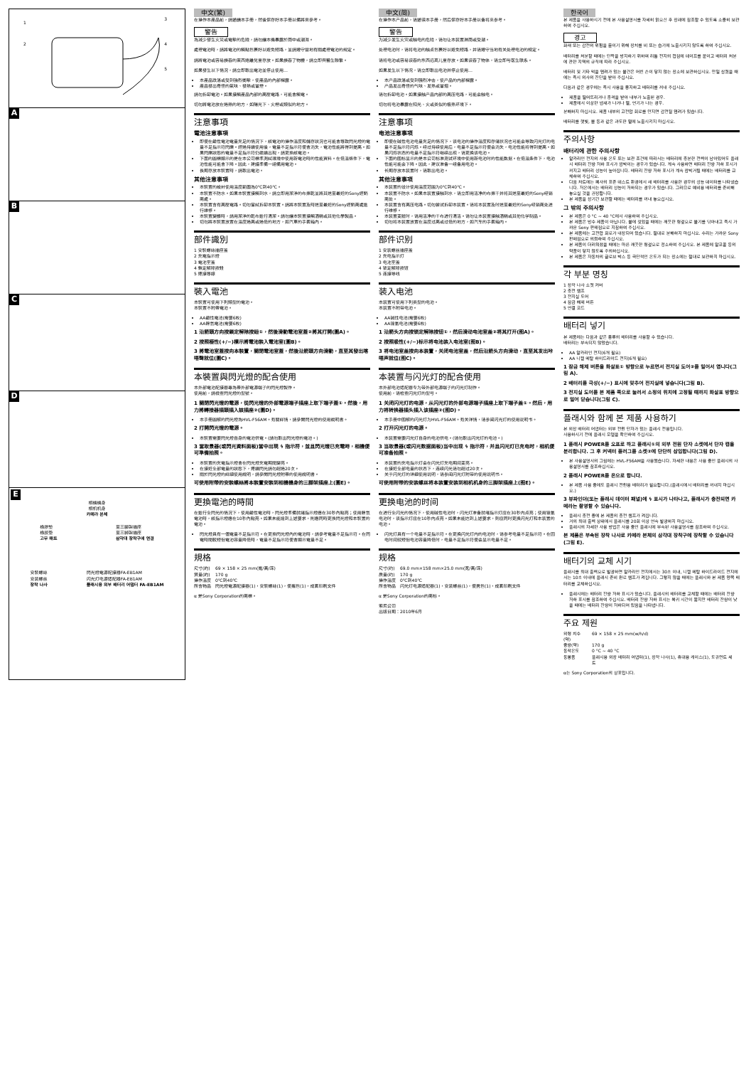1
2
3
4
5
A
B
C
D
E
相機機身
相机机身
카메라 본체
橡膠墊
橡胶垫
고무 매트
至三腳架插座
至三脚架插座
삼각대 장착구에 연결
安裝螺絲
安装螺丝
장착 나사
閃光燈電源配接器FA-EB1AM
闪光灯电源适配器FA-EB1AM
플래시용 외부 배터리 어댑터 FA-EB1AM
中文(繁)
在操作本產品前，請通讀本手冊，然後保存好本手冊以備將來參考。
警告
為減少發生火災或電擊的危險，請勿讓本機暴露於雨中或潮濕。
處理電池時，請將電池的觸點包裹好以避免短路，並請遵守當地有關處理電池的規定。
請將電池或容易誤吞的東西遠離兒童存放。如果誤吞了物體，請立即與醫生聯繫。
如果發生以下情況，請立即取出電池並停止使用…
本產品跌落或受到強烈衝擊，使產品的內部裸露。
產品發出奇怪的氣味、發熱或冒煙。
請勿拆卸電池。如果接觸產品內部的高壓電路，可能會觸電。
切勿將電池放在過熱的地方，如陽光下、火裡或類似的地方。
注意事項
電池注意事項
即便在鹼性電池電量充足的情況下，該電池的操作溫度和儲存狀況也可能會導致閃光燈的電量不足指示符閃爍。經過持續使用後，電量不足指示符便會消失，電池性能將得到提高。如果閃爍狀態的電量不足指示符仍繼續出現，請更換該電池。
下面的圖標顯示的是在本公司標準測試環境中使用新電池時的性能資料。在低溫條件下，電池性能可能會下降。因此，建議準備一組備用電池。
長期存放本裝置時，請取出電池。
其他注意事項
本裝置的設計使用溫度範圍為0℃到40℃。
本裝置不防水。如果本裝置接觸到水，請立即用潔淨的布擦乾並將其送至最近的Sony經銷商處。
本裝置含有高壓電路。切勿嘗試拆卸本裝置。請將本裝置及時送至最近的Sony經銷商處進行維修。
本裝置變髒時，請用潔淨的乾布進行清潔。請勿讓本裝置接觸酒精或其他化學製品。
切勿將本裝置放置在溫度過高或過低的地方，如汽車的手套箱內。
部件識別
1 安裝螺絲插座蓋
2 充電指示燈
3 電池室蓋
4 鎖定解除按鈕
5 連接導線
裝入電池
本裝置可使用下列類型的電池。
本裝置不附帶電池。
AA鹼性電池(需要6枚)
AA鎳氫電池(需要6枚)
1 沿箭頭方向按鎖定解除按鈕①，然後滑動電池室蓋②將其打開(圖A)。
2 按照極性(+/−)標示將電池裝入電池室(圖B)。
3 將電池室蓋按向本裝置，關閉電池室蓋，然後沿箭頭方向滑動，直至其發出喀嗒聲就位(圖C)。
本裝置與閃光燈的配合使用
本外部電池配接器專為帶外部電源端子的閃光燈製作。
使用前，請檢查閃光燈的型號。
1 關閉閃光燈的電源，從閃光燈的外部電源端子插座上取下端子蓋①。然後，用力將轉接器插頭插入該插座②(圖D)。
本手冊圖解的閃光燈為HVL-F56AM。有關詳情，請參閱閃光燈的使用說明書。
2 打開閃光燈的電源。
本裝置需要閃光燈自身的電池供電。(請勿取出閃光燈的電池。)
3 當取景器(或閃光資料面板)當中出現 ϟ 指示符，並且閃光燈已充電時，相機便可準備拍照。
本裝置的充電指示燈會在閃光燈充電期間變亮。
在接近全部電量的狀態下，連續閃光請勿超過20次。
關於閃光燈的詳細使用說明，請參閱閃光燈附帶的使用說明書。
可使用附帶的安裝螺絲將本裝置安裝到相機機身的三腳架插座上(圖E)。
更換電池的時間
在進行全閃光的情況下，使用鹼性電池時，閃光燈準備就緒指示燈應在30秒內點亮；使用鎳氫電池時，該指示燈應在10秒內點亮。如果未能達到上述要求，則應同時更換閃光燈和本裝置的電池。
閃光燈具有一個電量不足指示符。在更換閃光燈內的電池時，請參考電量不足指示符。在同電時間較短但電池容量降低時，電量不足指示符便會顯示電量不足。
規格
| 尺寸(約) | 69 × 158 × 25 mm(寬/高/深) |
| 質量(約) | 170 g |
| 操作溫度 | 0℃到40℃ |
| 所含物品 | 閃光燈電源配接器(1)，安裝螺絲(1)，便攜包(1)，成套印刷文件 |
α 是Sony Corporation的商標。
中文(简)
在操作本产品前，请通读本手册，然后保存好本手册以备将来参考。
警告
为减少发生火灾或触电的危险，请勿让本装置淋雨或受潮。
处理电池时，请将电池的触点包裹好以避免短路，并请遵守当地有关处理电池的规定。
请将电池或容易误吞的东西远离儿童存放。如果误吞了物体，请立即与医生联系。
如果发生以下情况，请立即取出电池并停止使用…
本产品跌落或受到强烈冲击，使产品的内部裸露。
产品发出奇怪的气味、发热或冒烟。
请勿拆卸电池。如果接触产品内部的高压电路，可能会触电。
切勿将电池暴露在阳光、火或类似的极热环境下。
注意事项
电池注意事项
即便在碱性电池电量充足的情况下，该电池的操作温度和存储状况也可能会导致闪光灯的电量不足指示符闪烁。经过持续使用后，电量不足指示符便会消失，电池性能将得到提高。如果闪烁状态的电量不足指示符继续出现，请更换该电池。
下面的图标显示的是本公司标准测试环境中使用新电池时的性能数据。在低温条件下，电池性能可能会下降。因此，建议准备一组备用电池。
长期存放本装置时，请取出电池。
其他注意事项
本装置的设计使用温度范围为0℃到40℃。
本装置不防水。如果本装置接触到水，请立即用洁净的布擦干并将其送至最近的Sony经销商处。
本装置含有高压电路。切勿尝试拆卸本装置。请将本装置及时送至最近的Sony经销商处进行维修。
本装置变脏时，请用洁净的干布进行清洁。请勿让本装置接触酒精或其他化学制品。
切勿将本装置放置在温度过高或过低的地方，如汽车的手套箱内。
部件识别
1 安装螺丝插座盖
2 充电指示灯
3 电池室盖
4 锁定解除按钮
5 连接导线
装入电池
本装置可使用下列类型的电池。
本装置不附带电池。
AA碱性电池(需要6枚)
AA镍氢电池(需要6枚)
1 沿箭头方向按锁定解除按钮①，然后滑动电池室盖②将其打开(图A)。
2 按照极性(+/−)标示将电池装入电池室(图B)。
3 将电池室盖按向本装置，关闭电池室盖，然后沿箭头方向滑动，直至其发出咔嗒声就位(图C)。
本装置与闪光灯的配合使用
本外部电池适配器专为带外部电源端子的闪光灯制作。
使用前，请检查闪光灯的型号。
1 关闭闪光灯的电源，从闪光灯的外部电源端子插座上取下端子盖①。然后，用力将转换器插头插入该插座②(图D)。
本手册中图解的闪光灯为HVL-F56AM。有关详情，请参阅闪光灯的使用说明书。
2 打开闪光灯的电源。
本装置需要闪光灯自身的电池供电。(请勿取出闪光灯的电池。)
3 当取景器(或闪光数据面板)当中出现 ϟ 指示符，并且闪光灯已充电时，相机便可准备拍照。
本装置的充电指示灯会在闪光灯充电期间变亮。
在接近全部电量的状态下，连续闪光请勿超过20次。
关于闪光灯的详细使用说明，请参阅闪光灯附带的使用说明书。
可使用附带的安装螺丝将本装置安装到相机机身的三脚架插座上(图E)。
更换电池的时间
在进行全闪光的情况下，使用碱性电池时，闪光灯准备就绪指示灯应在30秒内点亮；使用镍氢电池时，该指示灯应在10秒内点亮。如果未能达到上述要求，则应同时更换闪光灯和本装置的电池。
闪光灯具有一个电量不足指示符。在更换闪光灯内的电池时，请参考电量不足指示符。在回电时间较短但电池容量降低时，电量不足指示符便会显示电量不足。
规格
| 尺寸(约) | 69.0 mm×158 mm×25.0 mm(宽/高/深) |
| 质量(约) | 170 g |
| 操作温度 | 0℃到40℃ |
| 所含物品 | 闪光灯电源适配器(1)，安装螺丝(1)，便携包(1)，成套印刷文件 |
α 是Sony Corporation的商标。
索尼公司
出版日期：2010年6月
한국어
본 제품을 사용하시기 전에 본 사용설명서를 자세히 읽으신 후 장래에 참조할 수 있도록 소중히 보관하여 주십시오.
경고
화재 또는 감전의 위험을 줄이기 위해 장치를 비 또는 습기에 노출시키지 않도록 하여 주십시오.
배터리를 처분할 때에는 단락을 방지하기 위하여 리튬 전지의 접점에 테이프를 붙이고 배터리 처분에 관한 지역의 규칙에 따라 주십시오.
배터리 및 기타 먹을 염려가 있는 물건은 어린 손이 닿지 않는 장소에 보관하십시오. 만일 삼켰을 때에는 즉시 의사의 진단을 받아 주십시오.
다음과 같은 경우에는 즉시 사용을 중지하고 배터리를 꺼내 주십시오.
제품을 떨어뜨리거나 충격을 받아 내부가 노출된 경우.
제품에서 이상한 냄새가 나거나 열, 연기가 나는 경우.
분해하지 마십시오. 제품 내부의 고전압 회로를 만지면 감전될 염려가 있습니다.
배터리를 햇빛, 불 등과 같은 과도한 열에 노출시키지 마십시오.
주의사항
배터리에 관한 주의사항
알카라인 전지의 사용 온도 또는 보관 조건에 따라서는 배터리에 충분한 전력이 남아있어도 플래시 배터리 잔량 저하 표시가 깜박이는 경우가 있습니다. 계속 사용하면 배터리 잔량 저하 표시가 꺼지고 배터리 성능이 높아집니다. 배터리 잔량 저하 표시가 계속 깜박거릴 때에는 배터리를 교체하여 주십시오.
다음 차트에는 폐사의 표준 테스트 환경에서 새 배터리를 사용한 경우의 성능 데이터를 나타냈습니다. 저온에서는 배터리 성능이 저하되는 경우가 있습니다. 그러므로 예비용 배터리를 준비해 놓으실 것을 권장합니다.
본 제품을 장기간 보관할 때에는 배터리를 꺼내 놓으십시오.
그 밖의 주의사항
본 제품은 0 °C ~ 40 °C에서 사용하여 주십시오.
본 제품은 방수 제품이 아닙니다. 물에 젖었을 때에는 깨끗한 헝겊으로 물기를 닦아내고 즉시 가까운 Sony 판매점으로 지참하여 주십시오.
본 제품에는 고전압 회로가 내장되어 있습니다. 절대로 분해하지 마십시오. 수리는 가까운 Sony 판매점으로 의뢰하여 주십시오.
본 제품이 더러워졌을 때에는 마른 깨끗한 헝겊으로 청소하여 주십시오. 본 제품에 알코올 등의 약품이 닿지 않도록 주의하십시오.
본 제품은 자동차의 글로브 박스 등 극단적인 온도가 되는 장소에는 절대로 보관하지 마십시오.
각 부분 명칭
1 장착 나사 소켓 커버
2 충전 램프
3 전지실 도어
4 잠금 해제 버튼
5 연결 코드
배터리 넣기
본 제품에는 다음과 같은 종류의 배터리를 사용할 수 있습니다.
배터리는 부속되지 않았습니다.
AA 알카라인 전지(6개 필요)
AA 니켈 메탈 하이드라이드 전지(6개 필요)
1 잠금 해제 버튼을 화살표① 방향으로 누르면서 전지실 도어②를 밀어서 엽니다(그림 A).
2 배터리를 극성(+/−) 표시에 맞추어 전지실에 넣습니다(그림 B).
3 전지실 도어를 본 제품 쪽으로 눌러서 소정의 위치에 고정될 때까지 화살표 방향으로 밀어 닫습니다(그림 C).
플래시와 함께 본 제품 사용하기
본 외장 배터리 어댑터는 외부 전원 단자가 있는 플래시 전용입니다.
사용하시기 전에 플래시 모델을 확인하여 주십시오.
1 플래시 POWER를 오프로 하고 플래시①의 외부 전원 단자 소켓에서 단자 캡을 분리합니다. 그 후 커넥터 플러그를 소켓②에 단단히 삽입합니다(그림 D).
본 사용설명서의 그림에는 HVL-F56AM을 사용했습니다. 자세한 내용은 사용 중인 플래시의 사용설명서를 참조하십시오.
2 플래시 POWER를 온으로 합니다.
본 제품 사용 중에도 플래시 전원용 배터리가 필요합니다.(플래시에서 배터리를 꺼내지 마십시오.)
3 뷰파인더(또는 플래시 데이터 패널)에 ϟ 표시가 나타나고, 플래시가 충전되면 카메라는 촬영할 수 있습니다.
플래시 충전 중에 본 제품의 충전 램프가 켜집니다.
거의 최대 출력 상태에서 플래시를 20회 이상 연속 발광하지 마십시오.
플래시의 자세한 사용 방법은 사용 중인 플래시에 부속된 사용설명서를 참조하여 주십시오.
본 제품은 부속된 장착 나사로 카메라 본체의 삼각대 장착구에 장착할 수 있습니다(그림 E).
배터기의 교체 시기
플래시를 최대 출력으로 발광하면 알카라인 전지에서는 30초 이내, 니켈 메탈 하이드라이드 전지에서는 10초 이내에 플래시 준비 완료 램프가 켜집니다. 그렇지 않을 때에는 플래시와 본 제품 양쪽 배터리를 교체하십시오.
플래시에는 배터리 잔량 저하 표시가 있습니다. 플래시의 배터리를 교체할 때에는 배터리 잔량 저하 표시를 참조하여 주십시오. 배터리 잔량 저하 표시는 복귀 시간이 짧지만 배터리 잔량이 낮을 때에는 배터리 잔량이 저하되어 있음을 나타냅니다.
주요 제원
| 외형 치수(약) | 69 × 158 × 25 mm(w/h/d) |
| 중량(약) | 170 g |
| 동작온도 | 0 °C ~ 40 °C |
| 동봉품 | 플래시용 외장 배터리 어댑터(1), 장착 나사(1), 휴대용 케이스(1), 도큐먼트 세트 |
α는 Sony Corporation의 상표입니다.